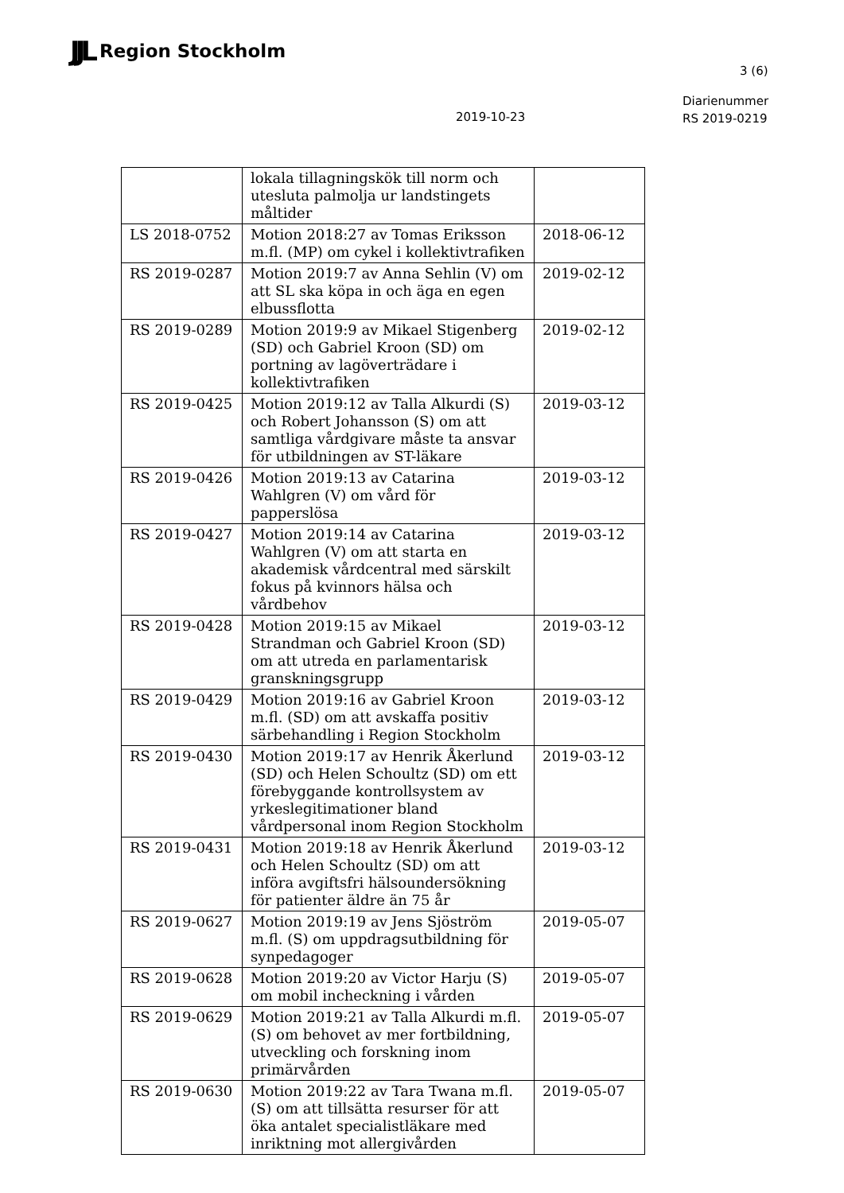JJL Region Stockholm
3 (6)
2019-10-23
Diarienummer
RS 2019-0219
| | lokala tillagningskök till norm och utesluta palmolja ur landstingets måltider | |
| LS 2018-0752 | Motion 2018:27 av Tomas Eriksson m.fl. (MP) om cykel i kollektivtrafiken | 2018-06-12 |
| RS 2019-0287 | Motion 2019:7 av Anna Sehlin (V) om att SL ska köpa in och äga en egen elbussflotta | 2019-02-12 |
| RS 2019-0289 | Motion 2019:9 av Mikael Stigenberg (SD) och Gabriel Kroon (SD) om portning av lagöverträdare i kollektivtrafiken | 2019-02-12 |
| RS 2019-0425 | Motion 2019:12 av Talla Alkurdi (S) och Robert Johansson (S) om att samtliga vårdgivare måste ta ansvar för utbildningen av ST-läkare | 2019-03-12 |
| RS 2019-0426 | Motion 2019:13 av Catarina Wahlgren (V) om vård för papperslösa | 2019-03-12 |
| RS 2019-0427 | Motion 2019:14 av Catarina Wahlgren (V) om att starta en akademisk vårdcentral med särskilt fokus på kvinnors hälsa och vårdbehov | 2019-03-12 |
| RS 2019-0428 | Motion 2019:15 av Mikael Strandman och Gabriel Kroon (SD) om att utreda en parlamentarisk granskningsgrupp | 2019-03-12 |
| RS 2019-0429 | Motion 2019:16 av Gabriel Kroon m.fl. (SD) om att avskaffa positiv särbehandling i Region Stockholm | 2019-03-12 |
| RS 2019-0430 | Motion 2019:17 av Henrik Åkerlund (SD) och Helen Schoultz (SD) om ett förebyggande kontrollsystem av yrkeslegitimationer bland vårdpersonal inom Region Stockholm | 2019-03-12 |
| RS 2019-0431 | Motion 2019:18 av Henrik Åkerlund och Helen Schoultz (SD) om att införa avgiftsfri hälsoundersökning för patienter äldre än 75 år | 2019-03-12 |
| RS 2019-0627 | Motion 2019:19 av Jens Sjöström m.fl. (S) om uppdragsutbildning för synpedagoger | 2019-05-07 |
| RS 2019-0628 | Motion 2019:20 av Victor Harju (S) om mobil incheckning i vården | 2019-05-07 |
| RS 2019-0629 | Motion 2019:21 av Talla Alkurdi m.fl. (S) om behovet av mer fortbildning, utveckling och forskning inom primärvården | 2019-05-07 |
| RS 2019-0630 | Motion 2019:22 av Tara Twana m.fl. (S) om att tillsätta resurser för att öka antalet specialistläkare med inriktning mot allergivården | 2019-05-07 |